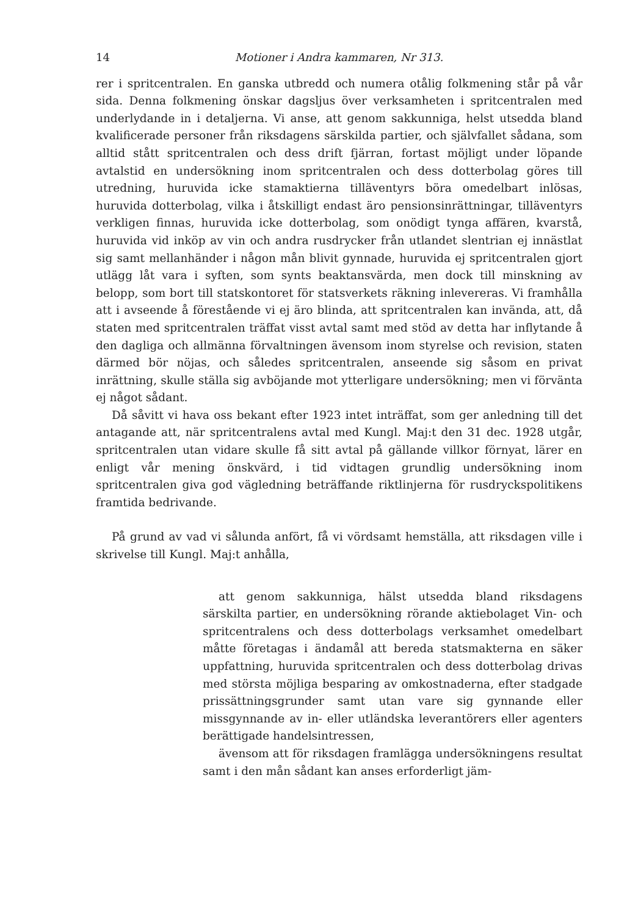14 Motioner i Andra kammaren, Nr 313.
rer i spritcentralen. En ganska utbredd och numera otålig folkmening står på vår sida. Denna folkmening önskar dagsljus över verksamheten i spritcentralen med underlydande in i detaljerna. Vi anse, att genom sakkunniga, helst utsedda bland kvalificerade personer från riksdagens särskilda partier, och självfallet sådana, som alltid stått spritcentralen och dess drift fjärran, fortast möjligt under löpande avtalstid en undersökning inom spritcentralen och dess dotterbolag göres till utredning, huruvida icke stamaktierna tilläventyrs böra omedelbart inlösas, huruvida dotterbolag, vilka i åtskilligt endast äro pensionsinrättningar, tilläventyrs verkligen finnas, huruvida icke dotterbolag, som onödigt tynga affären, kvarstå, huruvida vid inköp av vin och andra rusdrycker från utlandet slentrian ej innästlat sig samt mellanhänder i någon mån blivit gynnade, huruvida ej spritcentralen gjort utlägg låt vara i syften, som synts beaktansvärda, men dock till minskning av belopp, som bort till statskontoret för statsverkets räkning inlevereras. Vi framhålla att i avseende å förestående vi ej äro blinda, att spritcentralen kan invända, att, då staten med spritcentralen träffat visst avtal samt med stöd av detta har inflytande å den dagliga och allmänna förvaltningen ävensom inom styrelse och revision, staten därmed bör nöjas, och således spritcentralen, anseende sig såsom en privat inrättning, skulle ställa sig avböjande mot ytterligare undersökning; men vi förvänta ej något sådant.
Då såvitt vi hava oss bekant efter 1923 intet inträffat, som ger anledning till det antagande att, när spritcentralens avtal med Kungl. Maj:t den 31 dec. 1928 utgår, spritcentralen utan vidare skulle få sitt avtal på gällande villkor förnyat, lärer en enligt vår mening önskvärd, i tid vidtagen grundlig undersökning inom spritcentralen giva god vägledning beträffande riktlinjerna för rusdryckspolitikens framtida bedrivande.
På grund av vad vi sålunda anfört, få vi vördsamt hemställa, att riksdagen ville i skrivelse till Kungl. Maj:t anhålla,
att genom sakkunniga, hälst utsedda bland riksdagens särskilta partier, en undersökning rörande aktiebolaget Vin- och spritcentralens och dess dotterbolags verksamhet omedelbart måtte företagas i ändamål att bereda statsmakterna en säker uppfattning, huruvida spritcentralen och dess dotterbolag drivas med största möjliga besparing av omkostnaderna, efter stadgade prissättningsgrunder samt utan vare sig gynnande eller missgynnande av in- eller utländska leverantörers eller agenters berättigade handelsintressen,
ävensom att för riksdagen framlägga undersökningens resultat samt i den mån sådant kan anses erforderligt jäm-